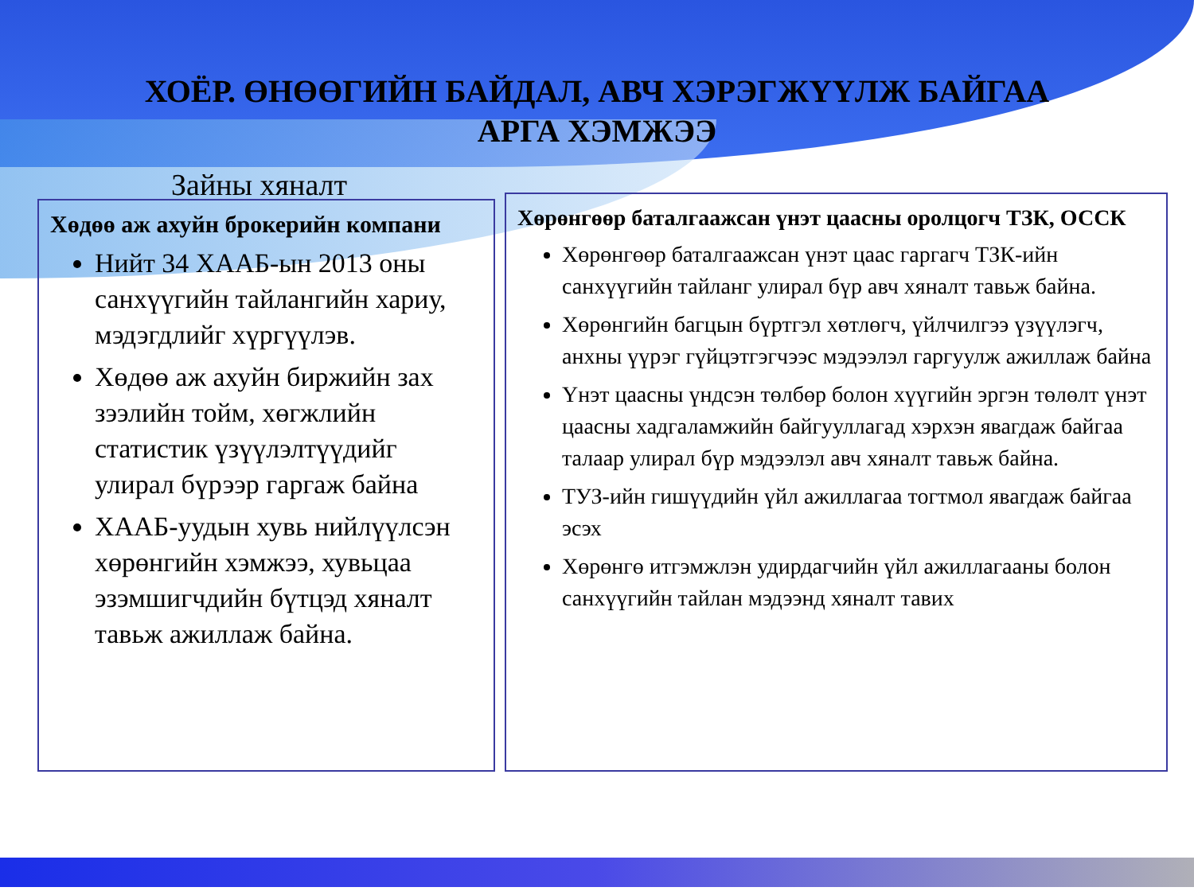ХОЁР. ӨНӨӨГИЙН БАЙДАЛ, АВЧ ХЭРЭГЖҮҮЛЖ БАЙГАА
АРГА ХЭМЖЭЭ
Зайны хяналт
Хөдөө аж ахуйн брокерийн компани
Нийт 34 ХААБ-ын 2013 оны санхүүгийн тайлангийн хариу, мэдэгдлийг хүргүүлэв.
Хөдөө аж ахуйн биржийн зах зээлийн тойм, хөгжлийн статистик үзүүлэлтүүдийг улирал бүрээр гаргаж байна
ХААБ-уудын хувь нийлүүлсэн хөрөнгийн хэмжээ, хувьцаа эзэмшигчдийн бүтцэд хяналт тавьж ажиллаж байна.
Хөрөнгөөр баталгаажсан үнэт цаасны оролцогч ТЗК, ОССК
Хөрөнгөөр баталгаажсан үнэт цаас гаргагч ТЗК-ийн санхүүгийн тайланг улирал бүр авч хяналт тавьж байна.
Хөрөнгийн багцын бүртгэл хөтлөгч, үйлчилгээ үзүүлэгч, анхны үүрэг гүйцэтгэгчээс мэдээлэл гаргуулж ажиллаж байна
Үнэт цаасны үндсэн төлбөр болон хүүгийн эргэн төлөлт үнэт цаасны хадгаламжийн байгууллагад хэрхэн явагдаж байгаа талаар улирал бүр мэдээлэл авч хяналт тавьж байна.
ТУЗ-ийн гишүүдийн үйл ажиллагаа тогтмол явагдаж байгаа эсэх
Хөрөнгө итгэмжлэн удирдагчийн үйл ажиллагааны болон санхүүгийн тайлан мэдээнд хяналт тавих